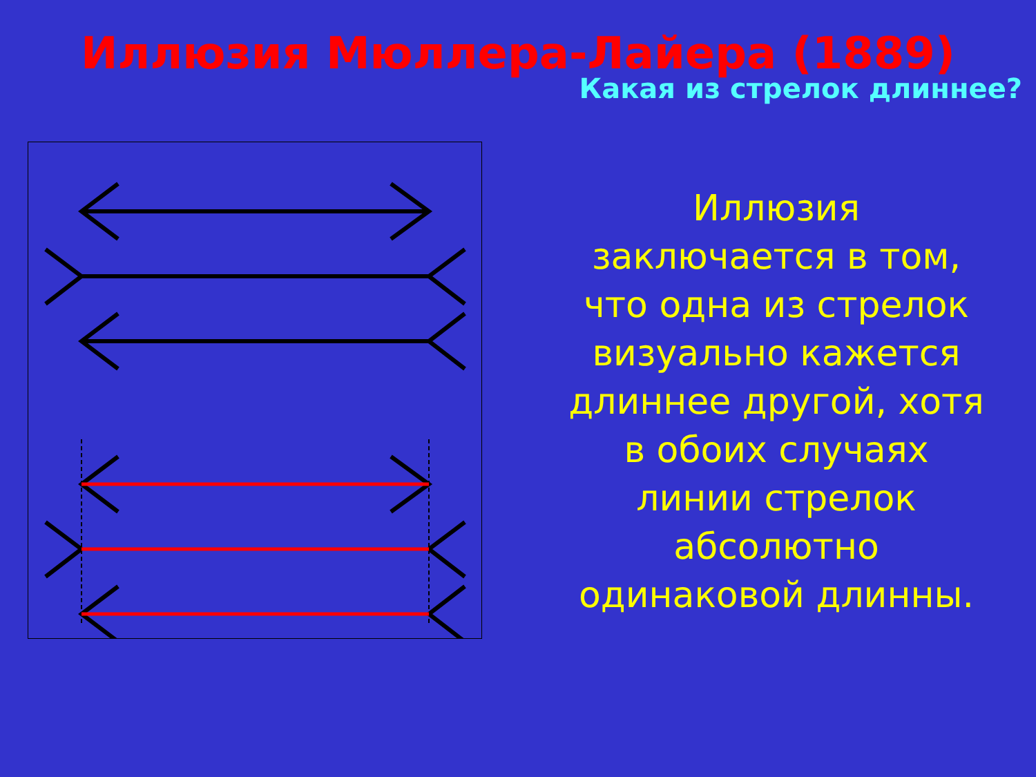Иллюзия Мюллера-Лайера (1889)
Какая из стрелок длиннее?
Иллюзия
заключается в том,
что одна из стрелок
визуально кажется
длиннее другой, хотя
в обоих случаях
линии стрелок
абсолютно
одинаковой длинны.